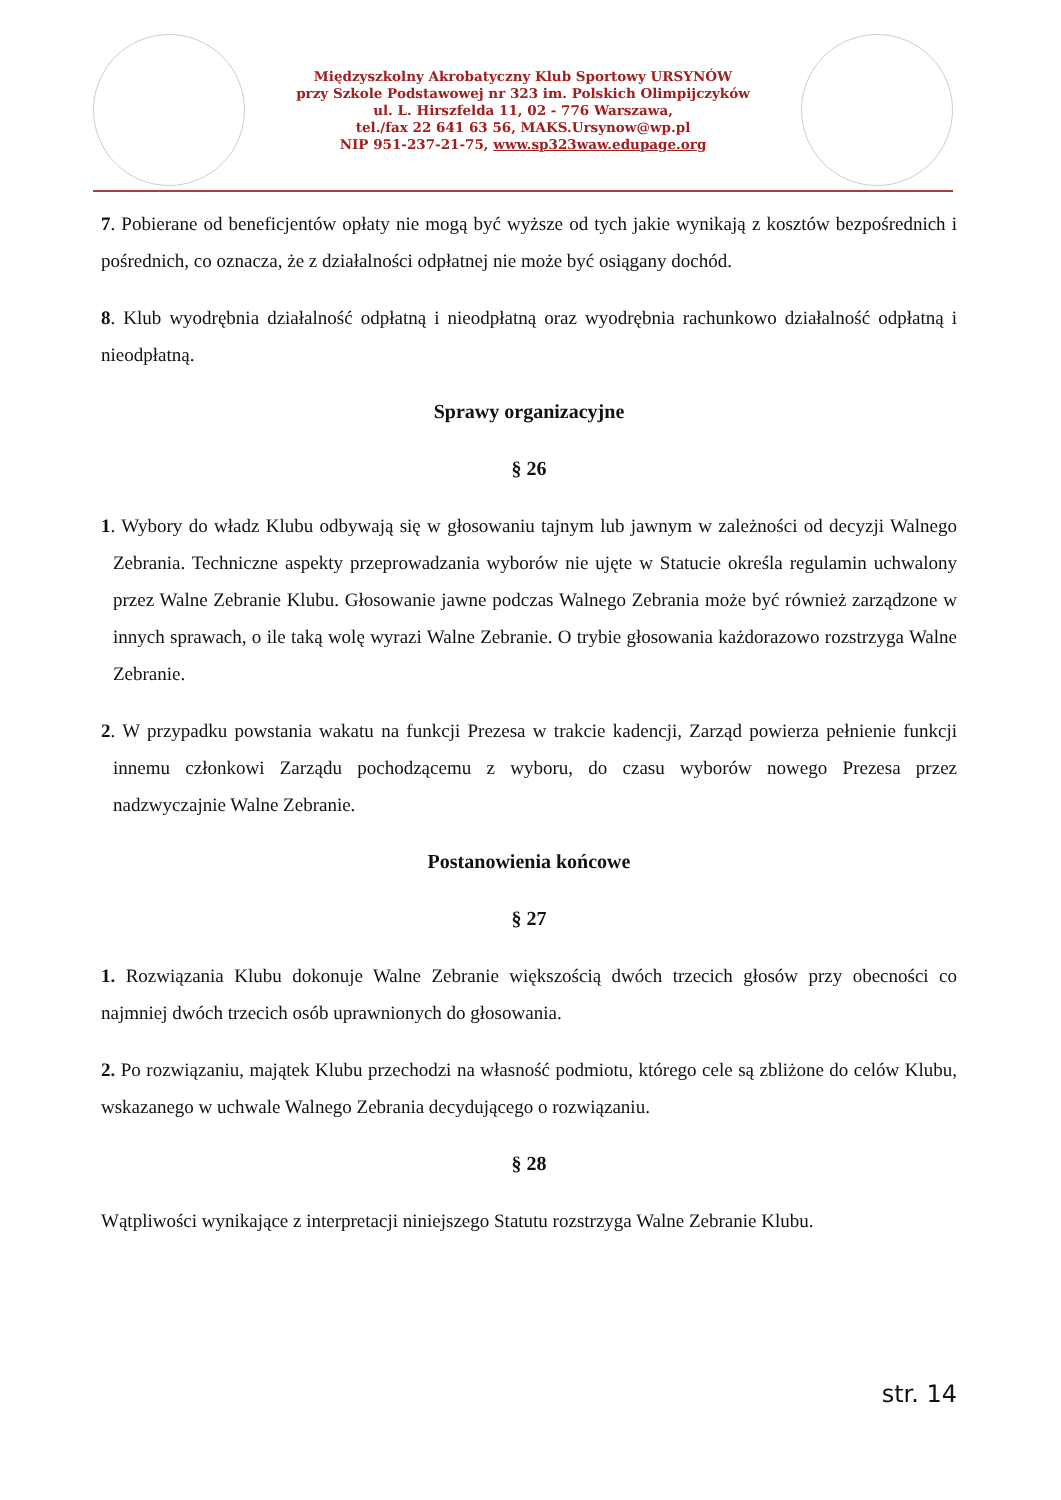Międzyszkolny Akrobatyczny Klub Sportowy URSYNÓW
przy Szkole Podstawowej nr 323 im. Polskich Olimpijczyków
ul. L. Hirszfelda 11, 02 - 776 Warszawa,
tel./fax 22 641 63 56, MAKS.Ursynow@wp.pl
NIP 951-237-21-75, www.sp323waw.edupage.org
7. Pobierane od beneficjentów opłaty nie mogą być wyższe od tych jakie wynikają z kosztów bezpośrednich i pośrednich, co oznacza, że z działalności odpłatnej nie może być osiągany dochód.
8. Klub wyodrębnia działalność odpłatną i nieodpłatną oraz wyodrębnia rachunkowo działalność odpłatną i nieodpłatną.
Sprawy organizacyjne
§ 26
1. Wybory do władz Klubu odbywają się w głosowaniu tajnym lub jawnym w zależności od decyzji Walnego Zebrania. Techniczne aspekty przeprowadzania wyborów nie ujęte w Statucie określa regulamin uchwalony przez Walne Zebranie Klubu. Głosowanie jawne podczas Walnego Zebrania może być również zarządzone w innych sprawach, o ile taką wolę wyrazi Walne Zebranie. O trybie głosowania każdorazowo rozstrzyga Walne Zebranie.
2. W przypadku powstania wakatu na funkcji Prezesa w trakcie kadencji, Zarząd powierza pełnienie funkcji innemu członkowi Zarządu pochodzącemu z wyboru, do czasu wyborów nowego Prezesa przez nadzwyczajnie Walne Zebranie.
Postanowienia końcowe
§ 27
1. Rozwiązania Klubu dokonuje Walne Zebranie większością dwóch trzecich głosów przy obecności co najmniej dwóch trzecich osób uprawnionych do głosowania.
2. Po rozwiązaniu, majątek Klubu przechodzi na własność podmiotu, którego cele są zbliżone do celów Klubu, wskazanego w uchwale Walnego Zebrania decydującego o rozwiązaniu.
§ 28
Wątpliwości wynikające z interpretacji niniejszego Statutu rozstrzyga Walne Zebranie Klubu.
str. 14